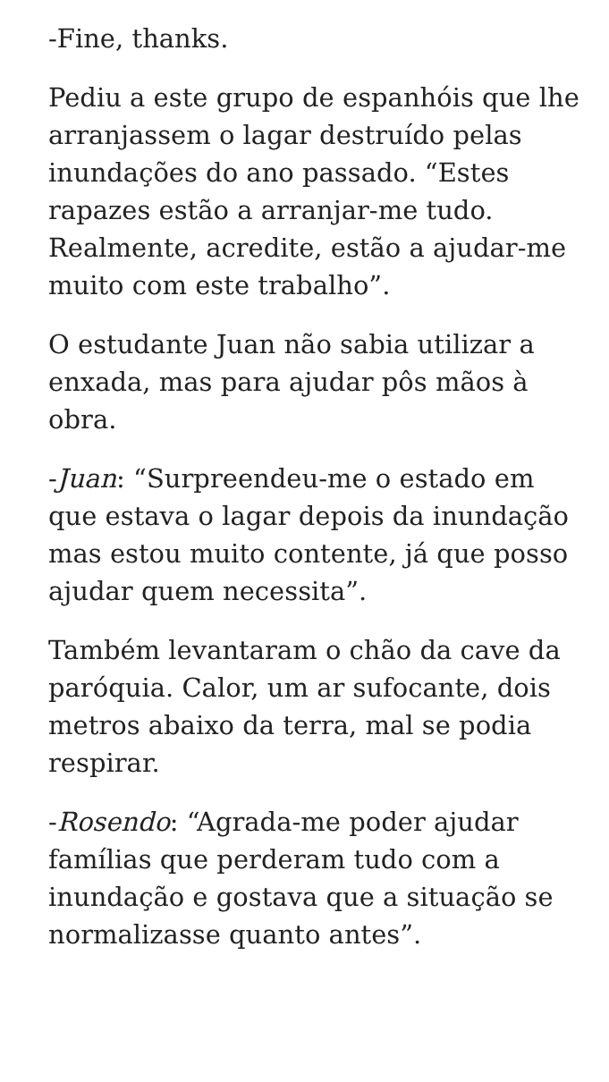-Fine, thanks.
Pediu a este grupo de espanhóis que lhe arranjassem o lagar destruído pelas inundações do ano passado. “Estes rapazes estão a arranjar-me tudo. Realmente, acredite, estão a ajudar-me muito com este trabalho”.
O estudante Juan não sabia utilizar a enxada, mas para ajudar pôs mãos à obra.
-Juan: “Surpreendeu-me o estado em que estava o lagar depois da inundação mas estou muito contente, já que posso ajudar quem necessita”.
Também levantaram o chão da cave da paróquia. Calor, um ar sufocante, dois metros abaixo da terra, mal se podia respirar.
-Rosendo: “Agrada-me poder ajudar famílias que perderam tudo com a inundação e gostava que a situação se normalizasse quanto antes”.